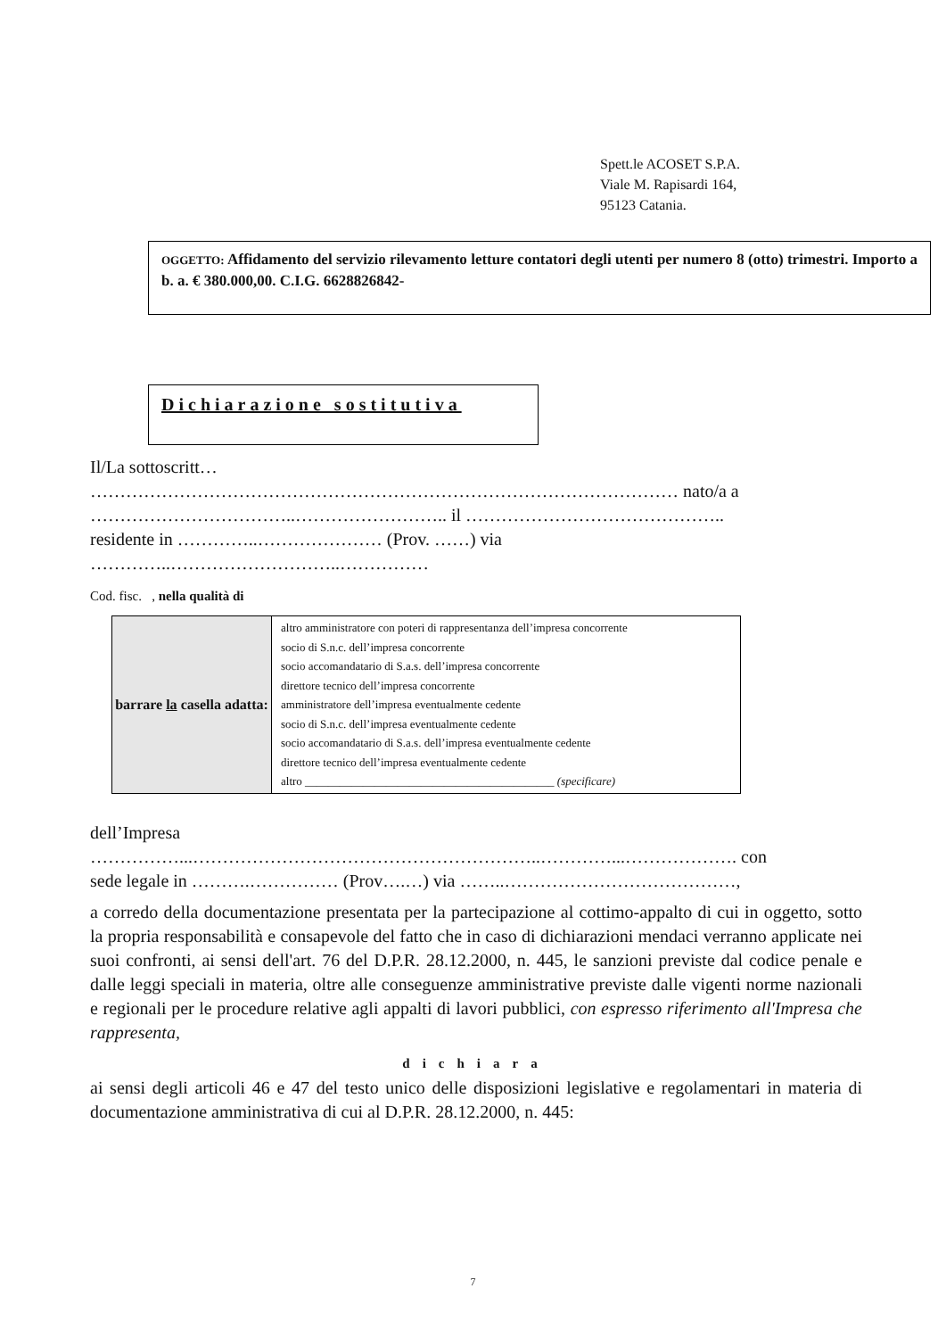Spett.le ACOSET S.P.A.
Viale M. Rapisardi 164,
95123 Catania.
OGGETTO: Affidamento del servizio rilevamento letture contatori degli utenti per numero 8 (otto) trimestri. Importo a b. a. € 380.000,00. C.I.G. 6628826842-
Dichiarazione sostitutiva
Il/La sottoscritt…
……………………………………………………………………………………… nato/a a
……………………………..…………………….. il ……………………………………..
residente in …………..………………… (Prov. ……) via
…………..………………………..……………
Cod. fisc. , nella qualità di
| barrare la casella adatta: | altro amministratore con poteri di rappresentanza dell’impresa concorrente socio di S.n.c. dell’impresa concorrente socio accomandatario di S.a.s. dell’impresa concorrente direttore tecnico dell’impresa concorrente amministratore dell’impresa eventualmente cedente socio di S.n.c. dell’impresa eventualmente cedente socio accomandatario di S.a.s. dell’impresa eventualmente cedente direttore tecnico dell’impresa eventualmente cedente altro ___________________________________________ (specificare) |
dell’Impresa
……………...…………………………………………………..…………...………………. con
sede legale in ……….…………… (Prov….…) via ……..…………………………………,
a corredo della documentazione presentata per la partecipazione al cottimo-appalto di cui in oggetto, sotto la propria responsabilità e consapevole del fatto che in caso di dichiarazioni mendaci verranno applicate nei suoi confronti, ai sensi dell'art. 76 del D.P.R. 28.12.2000, n. 445, le sanzioni previste dal codice penale e dalle leggi speciali in materia, oltre alle conseguenze amministrative previste dalle vigenti norme nazionali e regionali per le procedure relative agli appalti di lavori pubblici, con espresso riferimento all'Impresa che rappresenta,
dichiara
ai sensi degli articoli 46 e 47 del testo unico delle disposizioni legislative e regolamentari in materia di documentazione amministrativa di cui al D.P.R. 28.12.2000, n. 445:
7